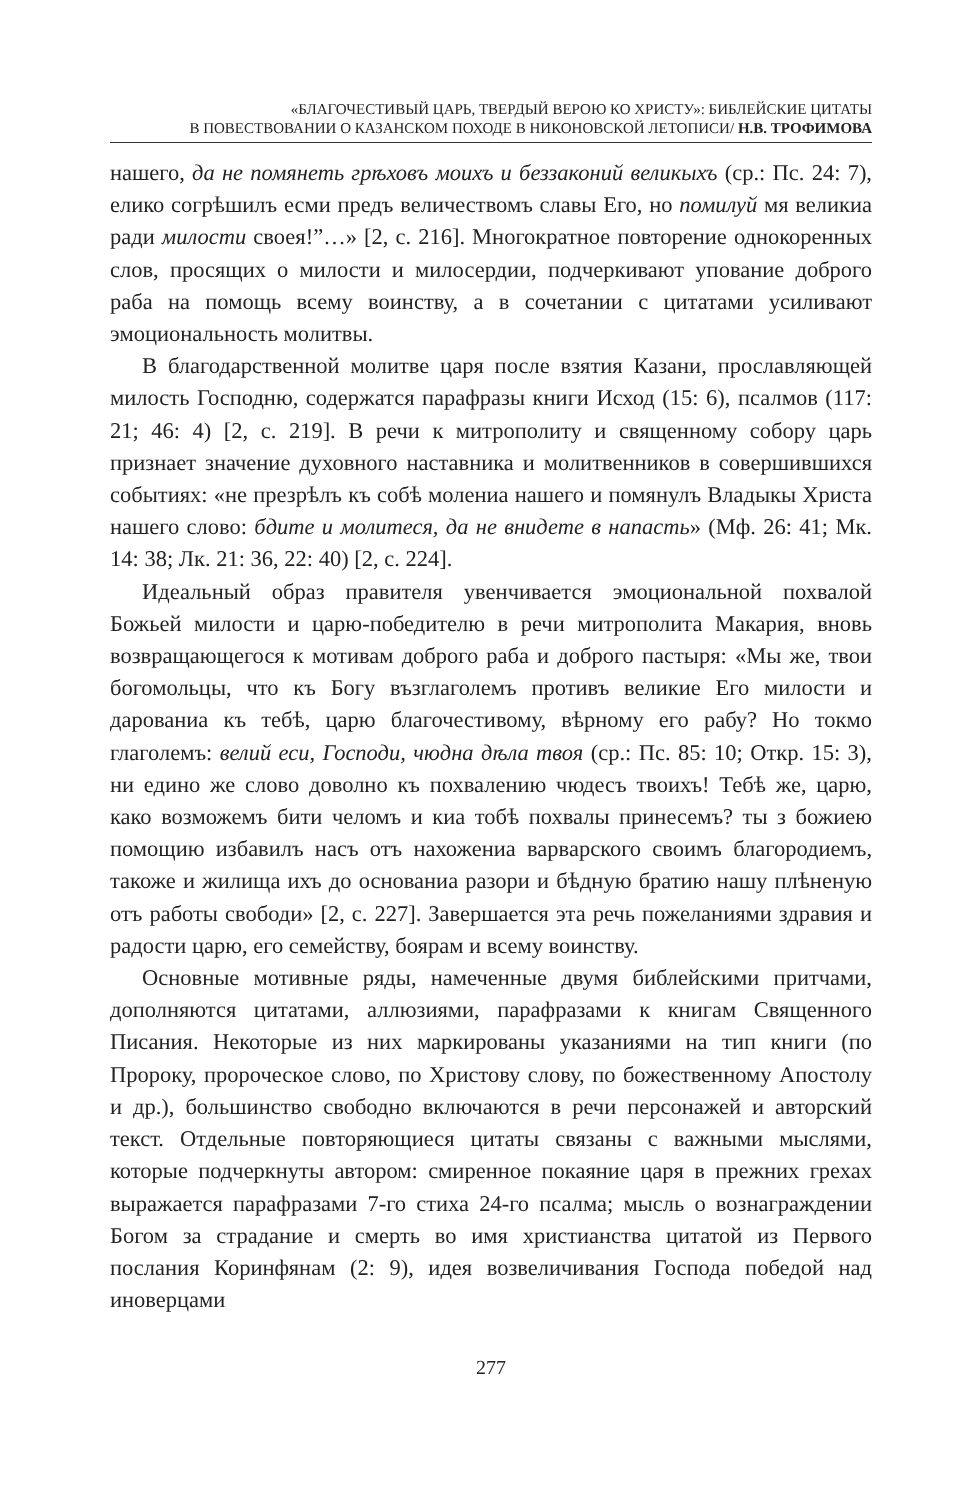«БЛАГОЧЕСТИВЫЙ ЦАРЬ, ТВЕРДЫЙ ВЕРОЮ КО ХРИСТУ»: БИБЛЕЙСКИЕ ЦИТАТЫ
В ПОВЕСТВОВАНИИ О КАЗАНСКОМ ПОХОДЕ В НИКОНОВСКОЙ ЛЕТОПИСИ/ Н.В. ТРОФИМОВА
нашего, да не помянеть грѣховъ моихъ и беззаконий великыхъ (ср.: Пс. 24: 7), елико согрѣшилъ есми предъ величествомъ славы Его, но помилуй мя великиа ради милости своея!”…» [2, с. 216]. Многократное повторение однокоренных слов, просящих о милости и милосердии, подчеркивают упование доброго раба на помощь всему воинству, а в сочетании с цитатами усиливают эмоциональность молитвы.
В благодарственной молитве царя после взятия Казани, прославляющей милость Господню, содержатся парафразы книги Исход (15: 6), псалмов (117: 21; 46: 4) [2, с. 219]. В речи к митрополиту и священному собору царь признает значение духовного наставника и молитвенников в совершившихся событиях: «не презрѣлъ къ собѣ молениа нашего и помянулъ Владыкы Христа нашего слово: бдите и молитеся, да не внидете в напасть» (Мф. 26: 41; Мк. 14: 38; Лк. 21: 36, 22: 40) [2, с. 224].
Идеальный образ правителя увенчивается эмоциональной похвалой Божьей милости и царю-победителю в речи митрополита Макария, вновь возвращающегося к мотивам доброго раба и доброго пастыря: «Мы же, твои богомольцы, что къ Богу възглаголемъ противъ великие Его милости и дарованиа къ тебѣ, царю благочестивому, вѣрному его рабу? Но токмо глаголемъ: велий еси, Господи, чюдна дѣла твоя (ср.: Пс. 85: 10; Откр. 15: 3), ни едино же слово доволно къ похвалению чюдесъ твоихъ! Тебѣ же, царю, како возможемъ бити челомъ и киа тобѣ похвалы принесемъ? ты з божиею помощию избавилъ насъ отъ нахожениа варварского своимъ благородиемъ, такоже и жилища ихъ до основаниа разори и бѣдную братию нашу плѣненую отъ работы свободи» [2, с. 227]. Завершается эта речь пожеланиями здравия и радости царю, его семейству, боярам и всему воинству.
Основные мотивные ряды, намеченные двумя библейскими притчами, дополняются цитатами, аллюзиями, парафразами к книгам Священного Писания. Некоторые из них маркированы указаниями на тип книги (по Пророку, пророческое слово, по Христову слову, по божественному Апостолу и др.), большинство свободно включаются в речи персонажей и авторский текст. Отдельные повторяющиеся цитаты связаны с важными мыслями, которые подчеркнуты автором: смиренное покаяние царя в прежних грехах выражается парафразами 7-го стиха 24-го псалма; мысль о вознаграждении Богом за страдание и смерть во имя христианства цитатой из Первого послания Коринфянам (2: 9), идея возвеличивания Господа победой над иноверцами
277